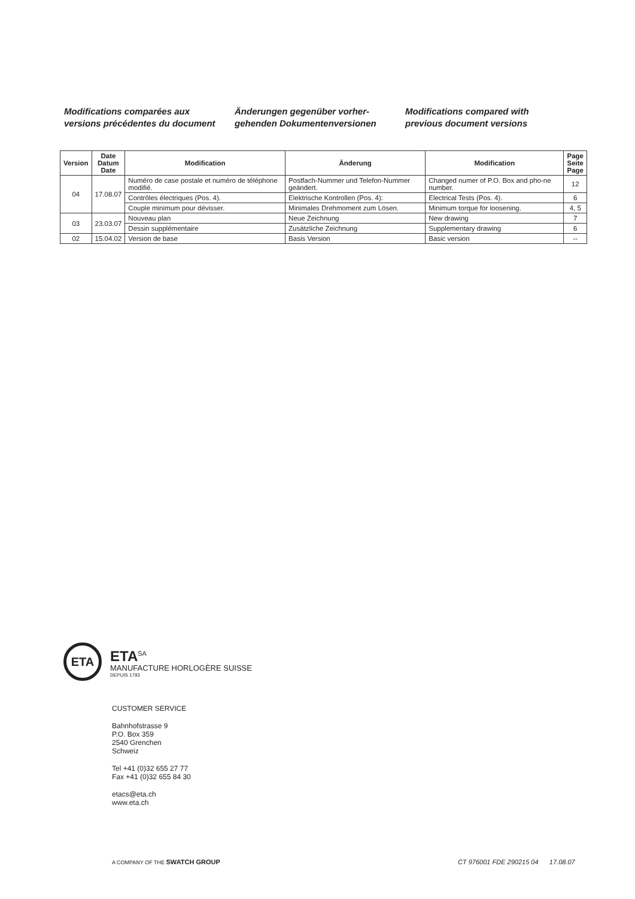Modifications comparées aux
versions précédentes du document
Änderungen gegenüber vorher-
gehenden Dokumentenversionen
Modifications compared with
previous document versions
| Version | Date Datum Date | Modification | Änderung | Modification | Page Seite Page |
| --- | --- | --- | --- | --- | --- |
| 04 | 17.08.07 | Numéro de case postale et numéro de téléphone modifié. | Postfach-Nummer und Telefon-Nummer geändert. | Changed numer of P.O. Box and pho-ne number. | 12 |
| | | Contrôles électriques (Pos. 4). | Elektrische Kontrollen (Pos. 4): | Electrical Tests (Pos. 4). | 6 |
| | | Couple minimum pour dévisser. | Minimales Drehmoment zum Lösen. | Minimum torque for loosening. | 4, 5 |
| 03 | 23.03.07 | Nouveau plan | Neue Zeichnung | New drawing | 7 |
| | | Dessin supplémentaire | Zusätzliche Zeichnung | Supplementary drawing | 6 |
| 02 | 15.04.02 | Version de base | Basis Version | Basic version | -- |
ETA
ETA<sup>SA</sup>
MANUFACTURE HORLOGÈRE SUISSE
DEPUIS 1793
CUSTOMER SERVICE
Bahnhofstrasse 9
P.O. Box 359
2540 Grenchen
Schweiz
Tel +41 (0)32 655 27 77
Fax +41 (0)32 655 84 30
etacs@eta.ch
www.eta.ch
A COMPANY OF THE SWATCH GROUP
CT 976001 FDE 290215 04 17.08.07